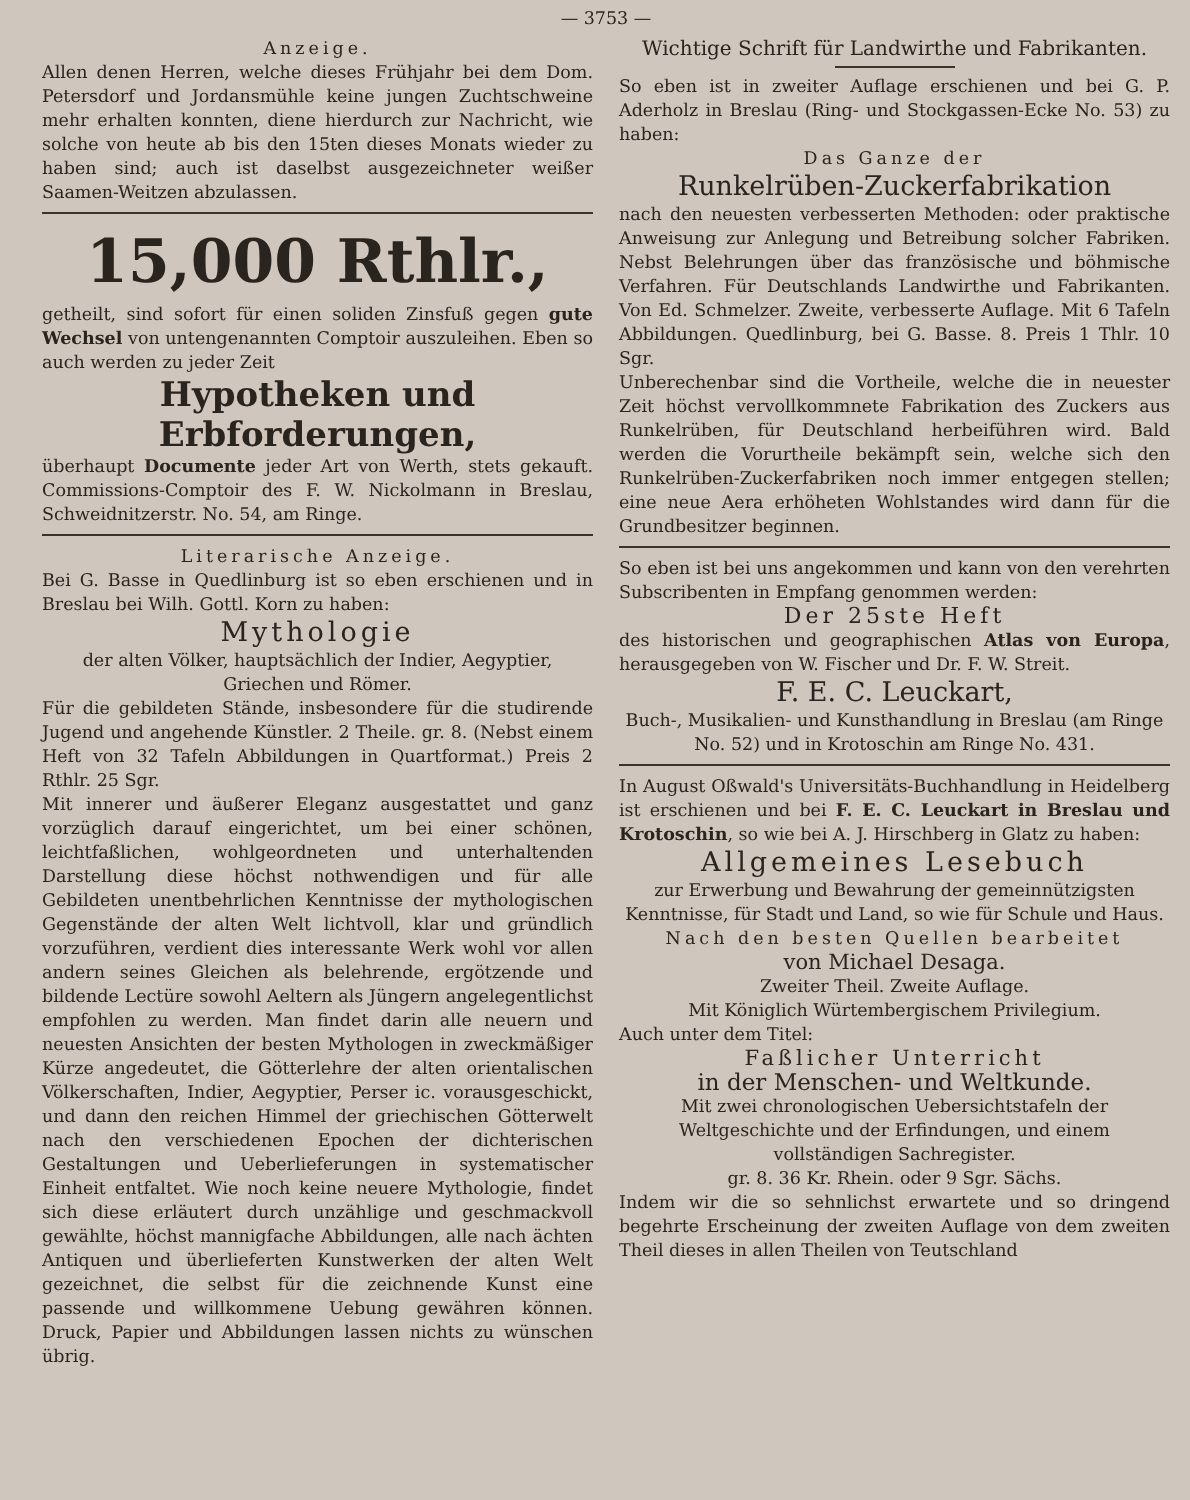— 3753 —
Anzeige.
Allen denen Herren, welche dieses Frühjahr bei dem Dom. Petersdorf und Jordansmühle keine jungen Zuchtschweine mehr erhalten konnten, diene hierdurch zur Nachricht, wie solche von heute ab bis den 15ten dieses Monats wieder zu haben sind; auch ist daselbst ausgezeichneter weißer Saamen-Weitzen abzulassen.
15,000 Rthlr.,
getheilt, sind sofort für einen soliden Zinsfuß gegen gute Wechsel von untengenannten Comptoir auszuleihen. Eben so auch werden zu jeder Zeit
Hypotheken und Erbforderungen,
überhaupt Documente jeder Art von Werth, stets gekauft. Commissions-Comptoir des F. W. Nickolmann in Breslau, Schweidnitzerstr. No. 54, am Ringe.
Literarische Anzeige.
Bei G. Basse in Quedlinburg ist so eben erschienen und in Breslau bei Wilh. Gottl. Korn zu haben:
Mythologie
der alten Völker, hauptsächlich der Indier, Aegyptier, Griechen und Römer.
Für die gebildeten Stände, insbesondere für die studirende Jugend und angehende Künstler. 2 Theile. gr. 8. (Nebst einem Heft von 32 Tafeln Abbildungen in Quartformat.) Preis 2 Rthlr. 25 Sgr.
Mit innerer und äußerer Eleganz ausgestattet und ganz vorzüglich darauf eingerichtet, um bei einer schönen, leichtfaßlichen, wohlgeordneten und unterhaltenden Darstellung diese höchst nothwendigen und für alle Gebildeten unentbehrlichen Kenntnisse der mythologischen Gegenstände der alten Welt lichtvoll, klar und gründlich vorzuführen, verdient dies interessante Werk wohl vor allen andern seines Gleichen als belehrende, ergötzende und bildende Lectüre sowohl Aeltern als Jüngern angelegentlichst empfohlen zu werden. Man findet darin alle neuern und neuesten Ansichten der besten Mythologen in zweckmäßiger Kürze angedeutet, die Götterlehre der alten orientalischen Völkerschaften, Indier, Aegyptier, Perser ic. vorausgeschickt, und dann den reichen Himmel der griechischen Götterwelt nach den verschiedenen Epochen der dichterischen Gestaltungen und Ueberlieferungen in systematischer Einheit entfaltet. Wie noch keine neuere Mythologie, findet sich diese erläutert durch unzählige und geschmackvoll gewählte, höchst mannigfache Abbildungen, alle nach ächten Antiquen und überlieferten Kunstwerken der alten Welt gezeichnet, die selbst für die zeichnende Kunst eine passende und willkommene Uebung gewähren können. Druck, Papier und Abbildungen lassen nichts zu wünschen übrig.
Wichtige Schrift für Landwirthe und Fabrikanten.
So eben ist in zweiter Auflage erschienen und bei G. P. Aderholz in Breslau (Ring- und Stockgassen-Ecke No. 53) zu haben:
Das Ganze der
Runkelrüben-Zuckerfabrikation
nach den neuesten verbesserten Methoden: oder praktische Anweisung zur Anlegung und Betreibung solcher Fabriken. Nebst Belehrungen über das französische und böhmische Verfahren. Für Deutschlands Landwirthe und Fabrikanten. Von Ed. Schmelzer. Zweite, verbesserte Auflage. Mit 6 Tafeln Abbildungen. Quedlinburg, bei G. Basse. 8. Preis 1 Thlr. 10 Sgr.
Unberechenbar sind die Vortheile, welche die in neuester Zeit höchst vervollkommnete Fabrikation des Zuckers aus Runkelrüben, für Deutschland herbeiführen wird. Bald werden die Vorurtheile bekämpft sein, welche sich den Runkelrüben-Zuckerfabriken noch immer entgegen stellen; eine neue Aera erhöheten Wohlstandes wird dann für die Grundbesitzer beginnen.
So eben ist bei uns angekommen und kann von den verehrten Subscribenten in Empfang genommen werden:
Der 25ste Heft
des historischen und geographischen Atlas von Europa, herausgegeben von W. Fischer und Dr. F. W. Streit.
F. E. C. Leuckart,
Buch-, Musikalien- und Kunsthandlung in Breslau (am Ringe No. 52) und in Krotoschin am Ringe No. 431.
In August Oßwald's Universitäts-Buchhandlung in Heidelberg ist erschienen und bei F. E. C. Leuckart in Breslau und Krotoschin, so wie bei A. J. Hirschberg in Glatz zu haben:
Allgemeines Lesebuch
zur Erwerbung und Bewahrung der gemeinnützigsten Kenntnisse, für Stadt und Land, so wie für Schule und Haus.
Nach den besten Quellen bearbeitet
von Michael Desaga.
Zweiter Theil. Zweite Auflage.
Mit Königlich Würtembergischem Privilegium.
Auch unter dem Titel:
Faßlicher Unterricht
in der Menschen- und Weltkunde.
Mit zwei chronologischen Uebersichtstafeln der Weltgeschichte und der Erfindungen, und einem vollständigen Sachregister.
gr. 8. 36 Kr. Rhein. oder 9 Sgr. Sächs.
Indem wir die so sehnlichst erwartete und so dringend begehrte Erscheinung der zweiten Auflage von dem zweiten Theil dieses in allen Theilen von Teutschland